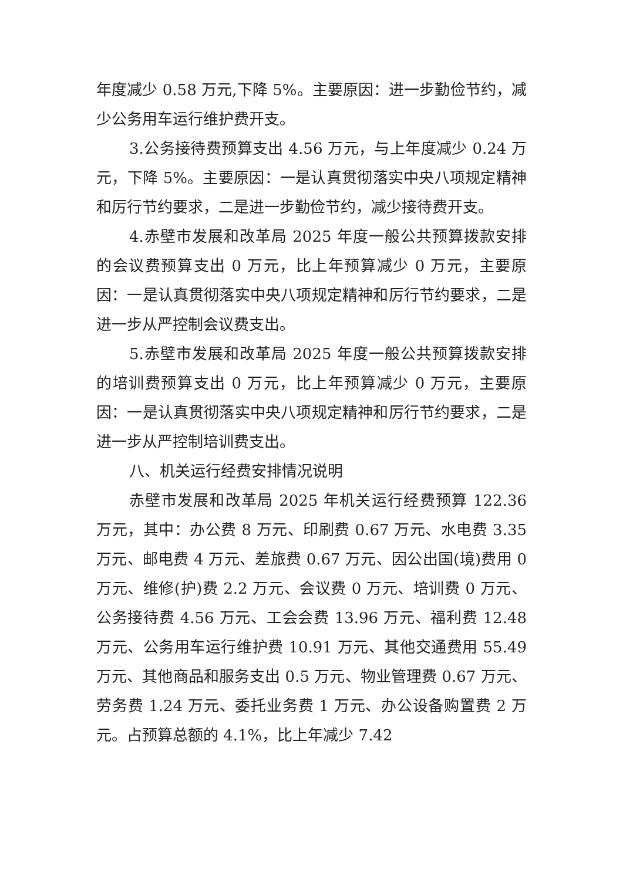年度减少 0.58 万元,下降 5%。主要原因：进一步勤俭节约，减少公务用车运行维护费开支。
3.公务接待费预算支出 4.56 万元，与上年度减少 0.24 万元，下降 5%。主要原因：一是认真贯彻落实中央八项规定精神和厉行节约要求，二是进一步勤俭节约，减少接待费开支。
4.赤壁市发展和改革局 2025 年度一般公共预算拨款安排的会议费预算支出 0 万元，比上年预算减少 0 万元，主要原因：一是认真贯彻落实中央八项规定精神和厉行节约要求，二是进一步从严控制会议费支出。
5.赤壁市发展和改革局 2025 年度一般公共预算拨款安排的培训费预算支出 0 万元，比上年预算减少 0 万元，主要原因：一是认真贯彻落实中央八项规定精神和厉行节约要求，二是进一步从严控制培训费支出。
八、机关运行经费安排情况说明
赤壁市发展和改革局 2025 年机关运行经费预算 122.36 万元，其中：办公费 8 万元、印刷费 0.67 万元、水电费 3.35 万元、邮电费 4 万元、差旅费 0.67 万元、因公出国(境)费用 0 万元、维修(护)费 2.2 万元、会议费 0 万元、培训费 0 万元、公务接待费 4.56 万元、工会会费 13.96 万元、福利费 12.48 万元、公务用车运行维护费 10.91 万元、其他交通费用 55.49 万元、其他商品和服务支出 0.5 万元、物业管理费 0.67 万元、劳务费 1.24 万元、委托业务费 1 万元、办公设备购置费 2 万元。占预算总额的 4.1%，比上年减少 7.42